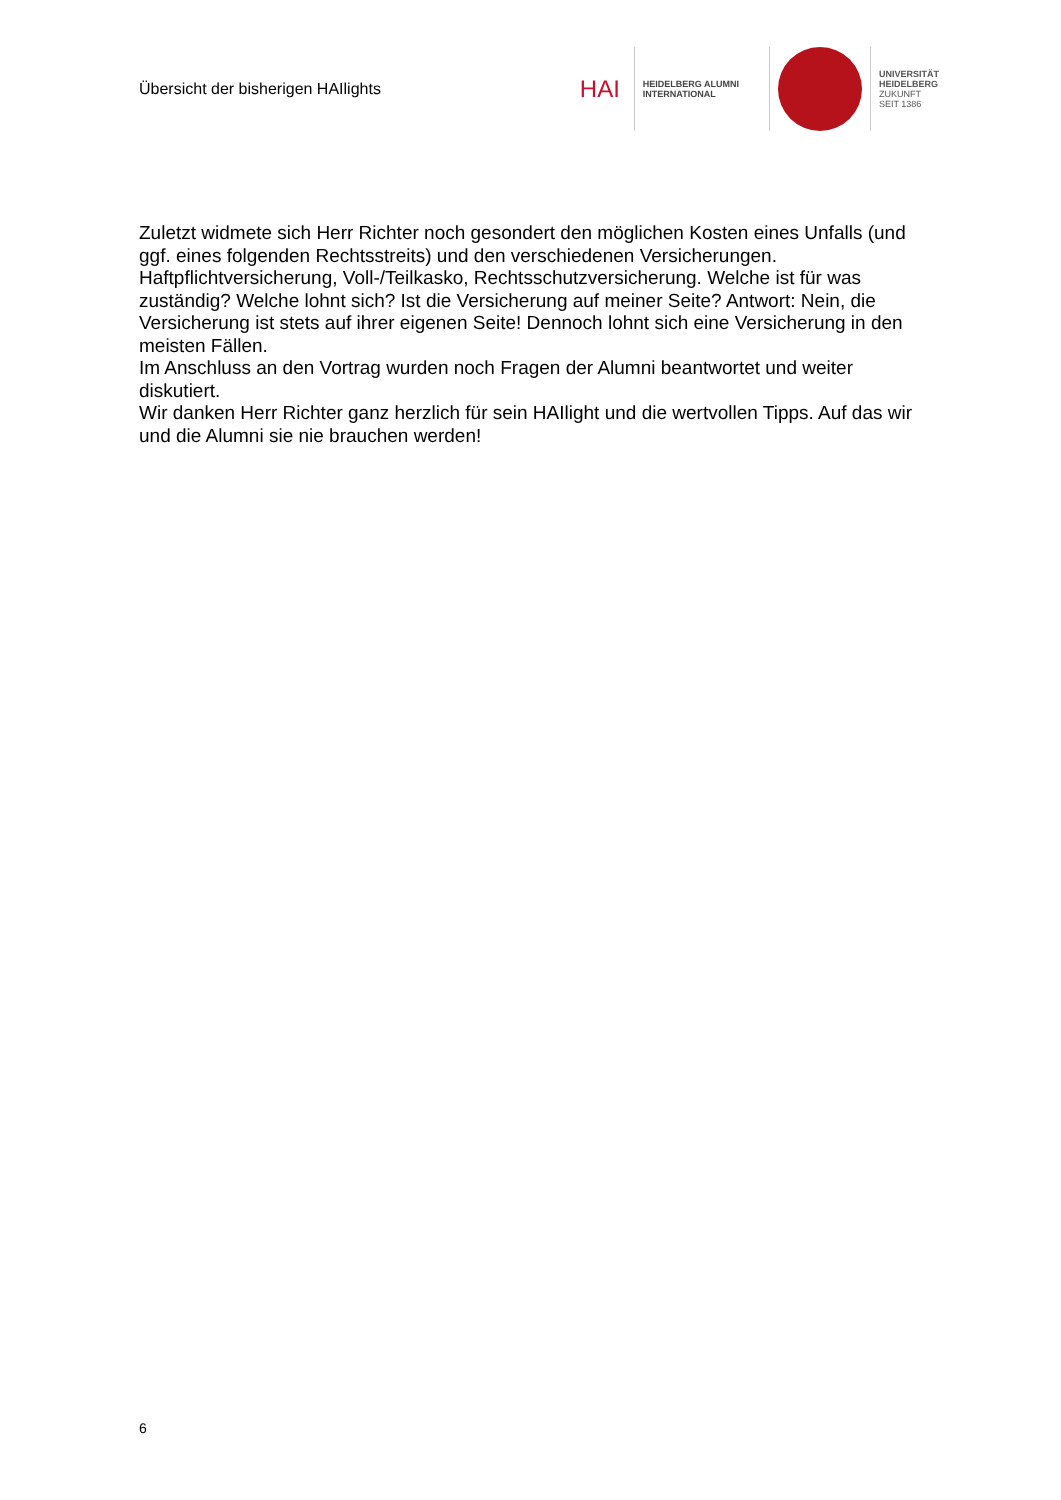Übersicht der bisherigen HAIlights
HAI
HEIDELBERG ALUMNI
INTERNATIONAL
UNIVERSITÄT
HEIDELBERG
ZUKUNFT
SEIT 1386
Zuletzt widmete sich Herr Richter noch gesondert den möglichen Kosten eines Unfalls (und ggf. eines folgenden Rechtsstreits) und den verschiedenen Versicherungen.
Haftpflichtversicherung, Voll-/Teilkasko, Rechtsschutzversicherung. Welche ist für was zuständig? Welche lohnt sich? Ist die Versicherung auf meiner Seite? Antwort: Nein, die Versicherung ist stets auf ihrer eigenen Seite! Dennoch lohnt sich eine Versicherung in den meisten Fällen.
Im Anschluss an den Vortrag wurden noch Fragen der Alumni beantwortet und weiter diskutiert.
Wir danken Herr Richter ganz herzlich für sein HAIlight und die wertvollen Tipps. Auf das wir und die Alumni sie nie brauchen werden!
6